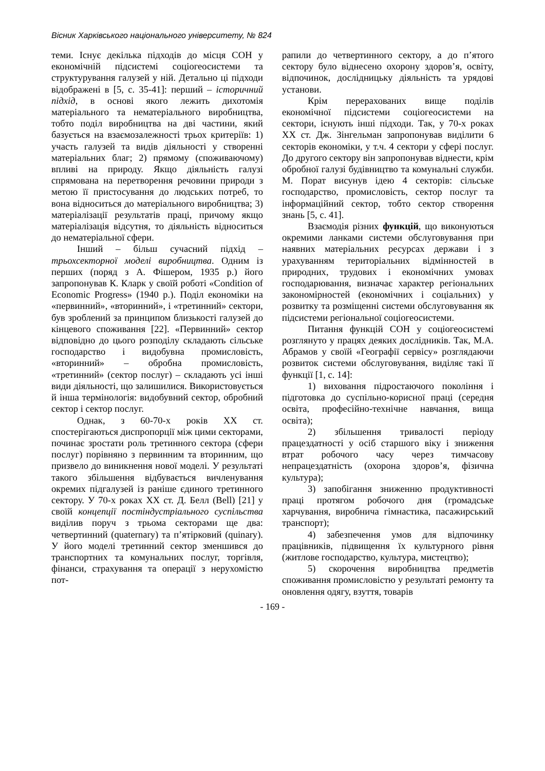Вісник Харківського національного університету, № 824
теми. Існує декілька підходів до місця СОН у економічній підсистемі соціогеосистеми та структурування галузей у ній. Детально ці підходи відображені в [5, с. 35-41]: перший – історичний підхід, в основі якого лежить дихотомія матеріального та нематеріального виробництва, тобто поділ виробництва на дві частини, який базується на взаємозалежності трьох критеріїв: 1) участь галузей та видів діяльності у створенні матеріальних благ; 2) прямому (споживаючому) впливі на природу. Якщо діяльність галузі спрямована на перетворення речовини природи з метою її пристосування до людських потреб, то вона відноситься до матеріального виробництва; 3) матеріалізації результатів праці, причому якщо матеріалізація відсутня, то діяльність відноситься до нематеріальної сфери.
Інший – більш сучасний підхід – трьохсекторної моделі виробництва. Одним із перших (поряд з А. Фішером, 1935 р.) його запропонував К. Кларк у своїй роботі «Condition of Economic Progress» (1940 р.). Поділ економіки на «первинний», «вторинний», і «третинний» сектори, був зроблений за принципом близькості галузей до кінцевого споживання [22]. «Первинний» сектор відповідно до цього розподілу складають сільське господарство і видобувна промисловість, «вторинний» – обробна промисловість, «третинний» (сектор послуг) – складають усі інші види діяльності, що залишилися. Використовується й інша термінологія: видобувний сектор, обробний сектор і сектор послуг.
Однак, з 60-70-х років ХХ ст. спостерігаються диспропорції між цими секторами, починає зростати роль третинного сектора (сфери послуг) порівняно з первинним та вторинним, що призвело до виникнення нової моделі. У результаті такого збільшення відбувається вичленування окремих підгалузей із раніше єдиного третинного сектору. У 70-х роках ХХ ст. Д. Белл (Bell) [21] у своїй концепції постіндустріального суспільства виділив поруч з трьома секторами ще два: четвертинний (quaternary) та п’ятірковий (quinary). У його моделі третинний сектор зменшився до транспортних та комунальних послуг, торгівля, фінанси, страхування та операції з нерухомістю пот-
рапили до четвертинного сектору, а до п’ятого сектору було віднесено охорону здоров’я, освіту, відпочинок, дослідницьку діяльність та урядові установи.
Крім перерахованих вище поділів економічної підсистеми соціогеосистеми на сектори, існують інші підходи. Так, у 70-х роках ХХ ст. Дж. Зінгельман запропонував виділити 6 секторів економіки, у т.ч. 4 сектори у сфері послуг. До другого сектору він запропонував віднести, крім обробної галузі будівництво та комунальні служби. М. Порат висунув ідею 4 секторів: сільське господарство, промисловість, сектор послуг та інформаційний сектор, тобто сектор створення знань [5, с. 41].
Взаємодія різних функцій, що виконуються окремими ланками системи обслуговування при наявних матеріальних ресурсах держави і з урахуванням територіальних відмінностей в природних, трудових і економічних умовах господарювання, визначає характер регіональних закономірностей (економічних і соціальних) у розвитку та розміщенні системи обслуговування як підсистеми регіональної соціогеосистеми.
Питання функцій СОН у соціогеосистемі розглянуто у працях деяких дослідників. Так, М.А. Абрамов у своїй «Географії сервісу» розглядаючи розвиток системи обслуговування, виділяє такі її функції [1, с. 14]:
1) виховання підростаючого покоління і підготовка до суспільно-корисної праці (середня освіта, професійно-технічне навчання, вища освіта);
2) збільшення тривалості періоду працездатності у осіб старшого віку і зниження втрат робочого часу через тимчасову непрацездатність (охорона здоров’я, фізична культура);
3) запобігання зниженню продуктивності праці протягом робочого дня (громадське харчування, виробнича гімнастика, пасажирський транспорт);
4) забезпечення умов для відпочинку працівників, підвищення їх культурного рівня (житлове господарство, культура, мистецтво);
5) скорочення виробництва предметів споживання промисловістю у результаті ремонту та оновлення одягу, взуття, товарів
- 169 -